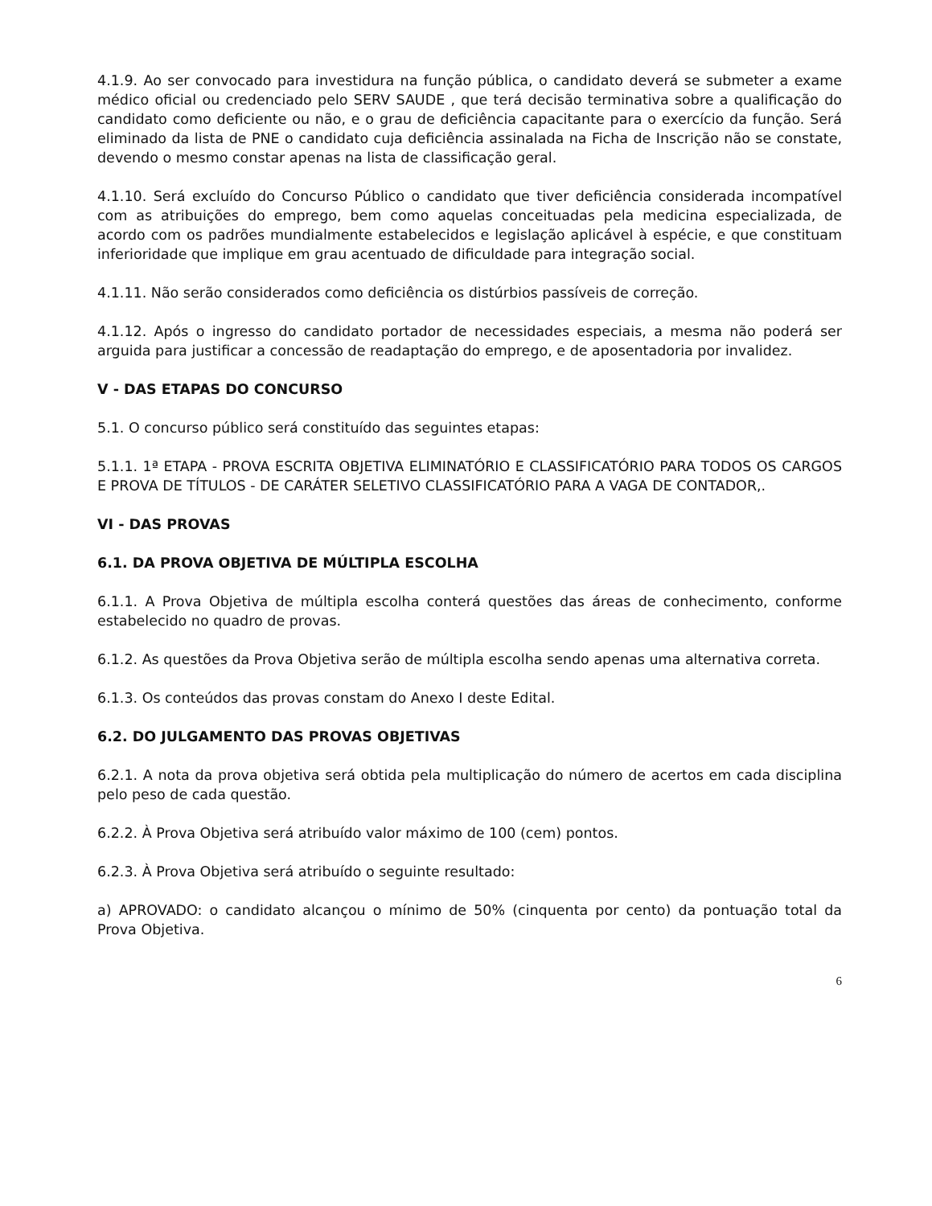4.1.9. Ao ser convocado para investidura na função pública, o candidato deverá se submeter a exame médico oficial ou credenciado pelo SERV SAUDE , que terá decisão terminativa sobre a qualificação do candidato como deficiente ou não, e o grau de deficiência capacitante para o exercício da função. Será eliminado da lista de PNE o candidato cuja deficiência assinalada na Ficha de Inscrição não se constate, devendo o mesmo constar apenas na lista de classificação geral.
4.1.10. Será excluído do Concurso Público o candidato que tiver deficiência considerada incompatível com as atribuições do emprego, bem como aquelas conceituadas pela medicina especializada, de acordo com os padrões mundialmente estabelecidos e legislação aplicável à espécie, e que constituam inferioridade que implique em grau acentuado de dificuldade para integração social.
4.1.11. Não serão considerados como deficiência os distúrbios passíveis de correção.
4.1.12. Após o ingresso do candidato portador de necessidades especiais, a mesma não poderá ser arguida para justificar a concessão de readaptação do emprego, e de aposentadoria por invalidez.
V - DAS ETAPAS DO CONCURSO
5.1. O concurso público será constituído das seguintes etapas:
5.1.1. 1ª ETAPA - PROVA ESCRITA OBJETIVA ELIMINATÓRIO E CLASSIFICATÓRIO PARA TODOS OS CARGOS E PROVA DE TÍTULOS - DE CARÁTER SELETIVO CLASSIFICATÓRIO PARA A VAGA DE CONTADOR,.
VI - DAS PROVAS
6.1. DA PROVA OBJETIVA DE MÚLTIPLA ESCOLHA
6.1.1. A Prova Objetiva de múltipla escolha conterá questões das áreas de conhecimento, conforme estabelecido no quadro de provas.
6.1.2. As questões da Prova Objetiva serão de múltipla escolha sendo apenas uma alternativa correta.
6.1.3. Os conteúdos das provas constam do Anexo I deste Edital.
6.2. DO JULGAMENTO DAS PROVAS OBJETIVAS
6.2.1. A nota da prova objetiva será obtida pela multiplicação do número de acertos em cada disciplina pelo peso de cada questão.
6.2.2. À Prova Objetiva será atribuído valor máximo de 100 (cem) pontos.
6.2.3. À Prova Objetiva será atribuído o seguinte resultado:
a) APROVADO: o candidato alcançou o mínimo de 50% (cinquenta por cento) da pontuação total da Prova Objetiva.
6